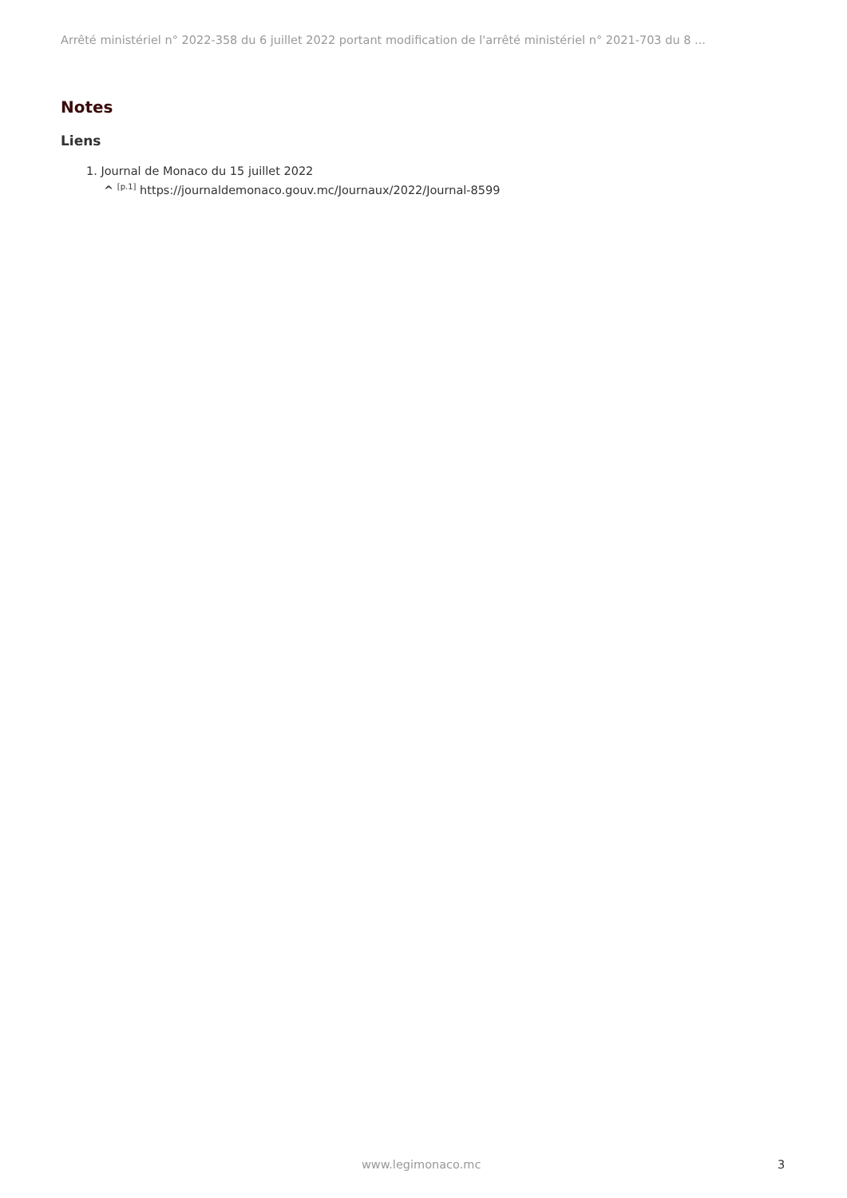Arrêté ministériel n° 2022-358 du 6 juillet 2022 portant modification de l'arrêté ministériel n° 2021-703 du 8 ...
Notes
Liens
1. Journal de Monaco du 15 juillet 2022
^ <sup>[p.1]</sup> https://journaldemonaco.gouv.mc/Journaux/2022/Journal-8599
www.legimonaco.mc 3